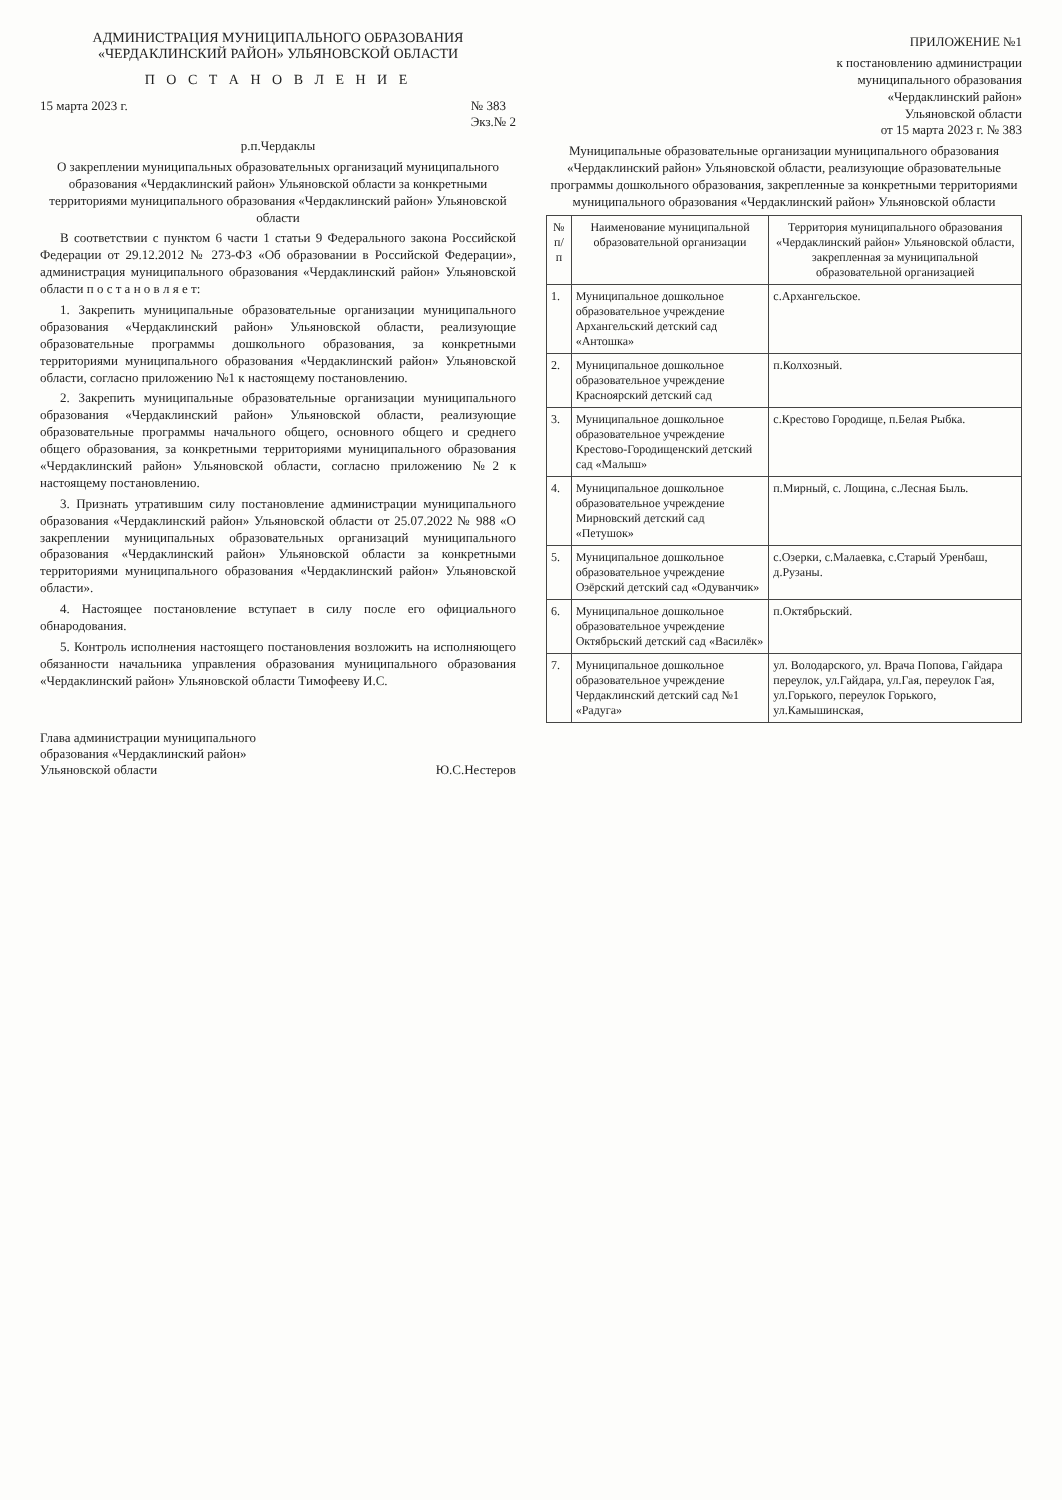АДМИНИСТРАЦИЯ МУНИЦИПАЛЬНОГО ОБРАЗОВАНИЯ
«ЧЕРДАКЛИНСКИЙ РАЙОН» УЛЬЯНОВСКОЙ ОБЛАСТИ
П О С Т А Н О В Л Е Н И Е
15 марта 2023 г. № 383
Экз.№ 2
р.п.Чердаклы
О закреплении муниципальных образовательных организаций муниципального образования «Чердаклинский район» Ульяновской области за конкретными территориями муниципального образования «Чердаклинский район» Ульяновской области
В соответствии с пунктом 6 части 1 статьи 9 Федерального закона Российской Федерации от 29.12.2012 № 273-ФЗ «Об образовании в Российской Федерации», администрация муниципального образования «Чердаклинский район» Ульяновской области п о с т а н о в л я е т:
1. Закрепить муниципальные образовательные организации муниципального образования «Чердаклинский район» Ульяновской области, реализующие образовательные программы дошкольного образования, за конкретными территориями муниципального образования «Чердаклинский район» Ульяновской области, согласно приложению №1 к настоящему постановлению.
2. Закрепить муниципальные образовательные организации муниципального образования «Чердаклинский район» Ульяновской области, реализующие образовательные программы начального общего, основного общего и среднего общего образования, за конкретными территориями муниципального образования «Чердаклинский район» Ульяновской области, согласно приложению №2 к настоящему постановлению.
3. Признать утратившим силу постановление администрации муниципального образования «Чердаклинский район» Ульяновской области от 25.07.2022 № 988 «О закреплении муниципальных образовательных организаций муниципального образования «Чердаклинский район» Ульяновской области за конкретными территориями муниципального образования «Чердаклинский район» Ульяновской области».
4. Настоящее постановление вступает в силу после его официального обнародования.
5. Контроль исполнения настоящего постановления возложить на исполняющего обязанности начальника управления образования муниципального образования «Чердаклинский район» Ульяновской области Тимофееву И.С.
Глава администрации муниципального
образования «Чердаклинский район»
Ульяновской области Ю.С.Нестеров
ПРИЛОЖЕНИЕ №1
к постановлению администрации
муниципального образования
«Чердаклинский район»
Ульяновской области
от 15 марта 2023 г. № 383
Муниципальные образовательные организации муниципального образования «Чердаклинский район» Ульяновской области, реализующие образовательные программы дошкольного образования, закрепленные за конкретными территориями муниципального образования «Чердаклинский район» Ульяновской области
| № п/п | Наименование муниципальной образовательной организации | Территория муниципального образования «Чердаклинский район» Ульяновской области, закрепленная за муниципальной образовательной организацией |
| --- | --- | --- |
| 1. | Муниципальное дошкольное образовательное учреждение Архангельский детский сад «Антошка» | с.Архангельское. |
| 2. | Муниципальное дошкольное образовательное учреждение Красноярский детский сад | п.Колхозный. |
| 3. | Муниципальное дошкольное образовательное учреждение Крестово-Городищенский детский сад «Малыш» | с.Крестово Городище, п.Белая Рыбка. |
| 4. | Муниципальное дошкольное образовательное учреждение Мирновский детский сад «Петушок» | п.Мирный, с. Лощина, с.Лесная Быль. |
| 5. | Муниципальное дошкольное образовательное учреждение Озёрский детский сад «Одуванчик» | с.Озерки, с.Малаевка, с.Старый Уренбаш, д.Рузаны. |
| 6. | Муниципальное дошкольное образовательное учреждение Октябрьский детский сад «Василёк» | п.Октябрьский. |
| 7. | Муниципальное дошкольное образовательное учреждение Чердаклинский детский сад №1 «Радуга» | ул. Володарского, ул. Врача Попова, Гайдара переулок, ул.Гайдара, ул.Гая, переулок Гая, ул.Горького, переулок Горького, ул.Камышинская, |